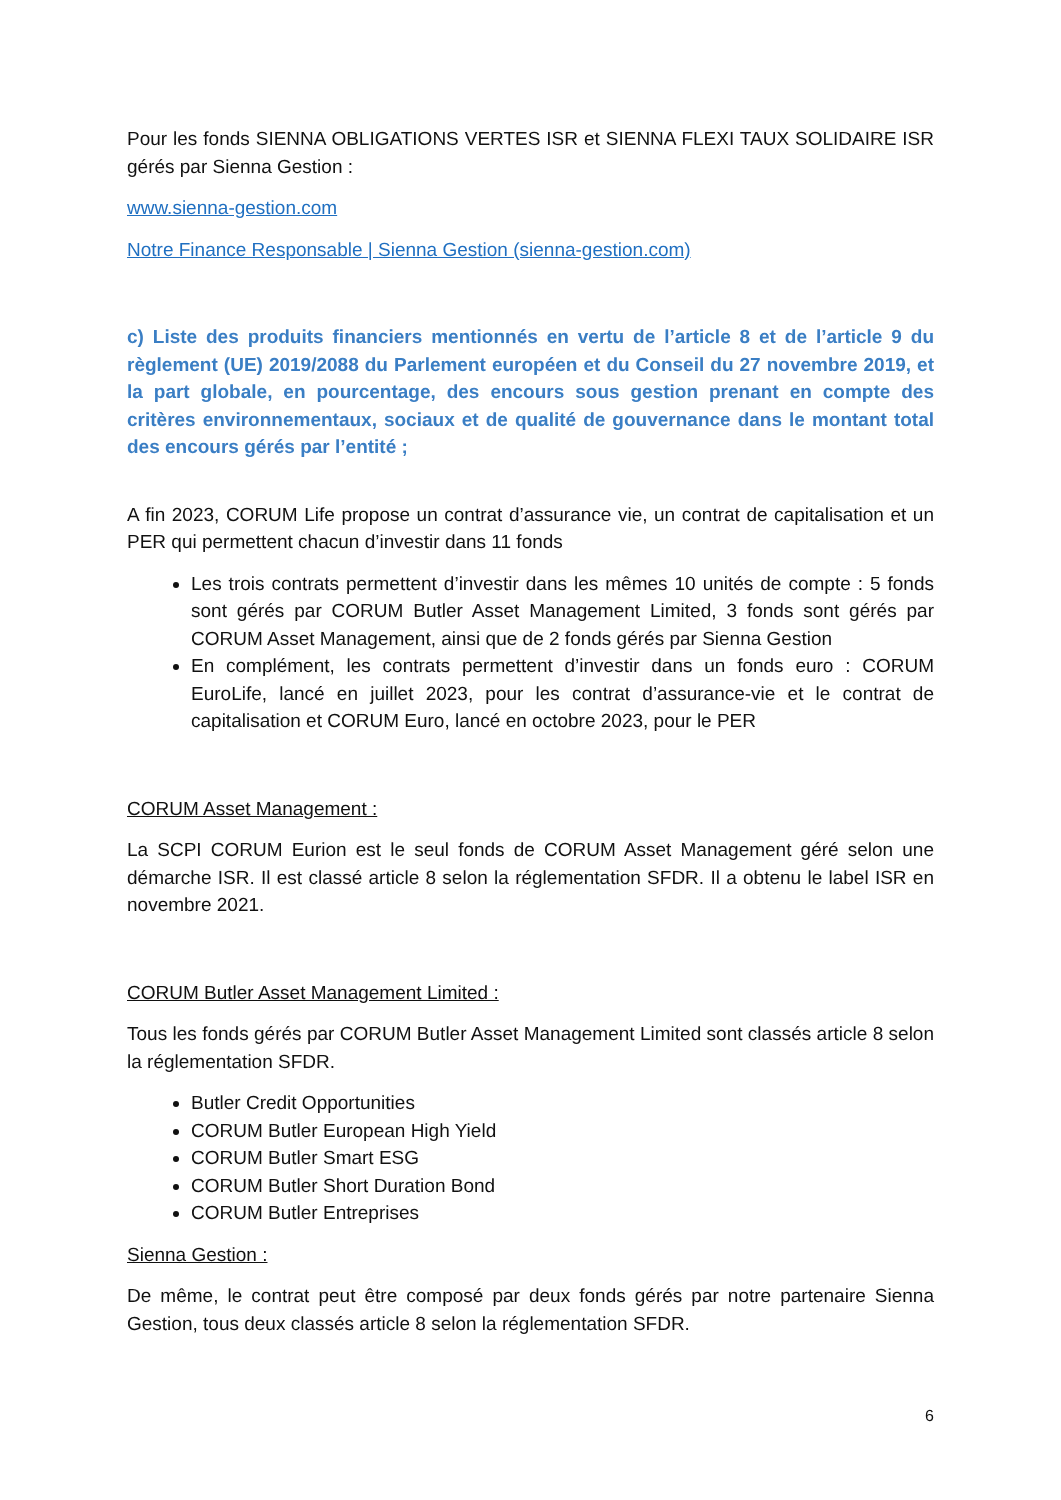Pour les fonds SIENNA OBLIGATIONS VERTES ISR et SIENNA FLEXI TAUX SOLIDAIRE ISR gérés par Sienna Gestion :
www.sienna-gestion.com
Notre Finance Responsable | Sienna Gestion (sienna-gestion.com)
c) Liste des produits financiers mentionnés en vertu de l’article 8 et de l’article 9 du règlement (UE) 2019/2088 du Parlement européen et du Conseil du 27 novembre 2019, et la part globale, en pourcentage, des encours sous gestion prenant en compte des critères environnementaux, sociaux et de qualité de gouvernance dans le montant total des encours gérés par l’entité ;
A fin 2023, CORUM Life propose un contrat d’assurance vie, un contrat de capitalisation et un PER qui permettent chacun d’investir dans 11 fonds
Les trois contrats permettent d’investir dans les mêmes 10 unités de compte : 5 fonds sont gérés par CORUM Butler Asset Management Limited, 3 fonds sont gérés par CORUM Asset Management, ainsi que de 2 fonds gérés par Sienna Gestion
En complément, les contrats permettent d’investir dans un fonds euro : CORUM EuroLife, lancé en juillet 2023, pour les contrat d’assurance-vie et le contrat de capitalisation et CORUM Euro, lancé en octobre 2023, pour le PER
CORUM Asset Management :
La SCPI CORUM Eurion est le seul fonds de CORUM Asset Management géré selon une démarche ISR. Il est classé article 8 selon la réglementation SFDR. Il a obtenu le label ISR en novembre 2021.
CORUM Butler Asset Management Limited :
Tous les fonds gérés par CORUM Butler Asset Management Limited sont classés article 8 selon la réglementation SFDR.
Butler Credit Opportunities
CORUM Butler European High Yield
CORUM Butler Smart ESG
CORUM Butler Short Duration Bond
CORUM Butler Entreprises
Sienna Gestion :
De même, le contrat peut être composé par deux fonds gérés par notre partenaire Sienna Gestion, tous deux classés article 8 selon la réglementation SFDR.
6